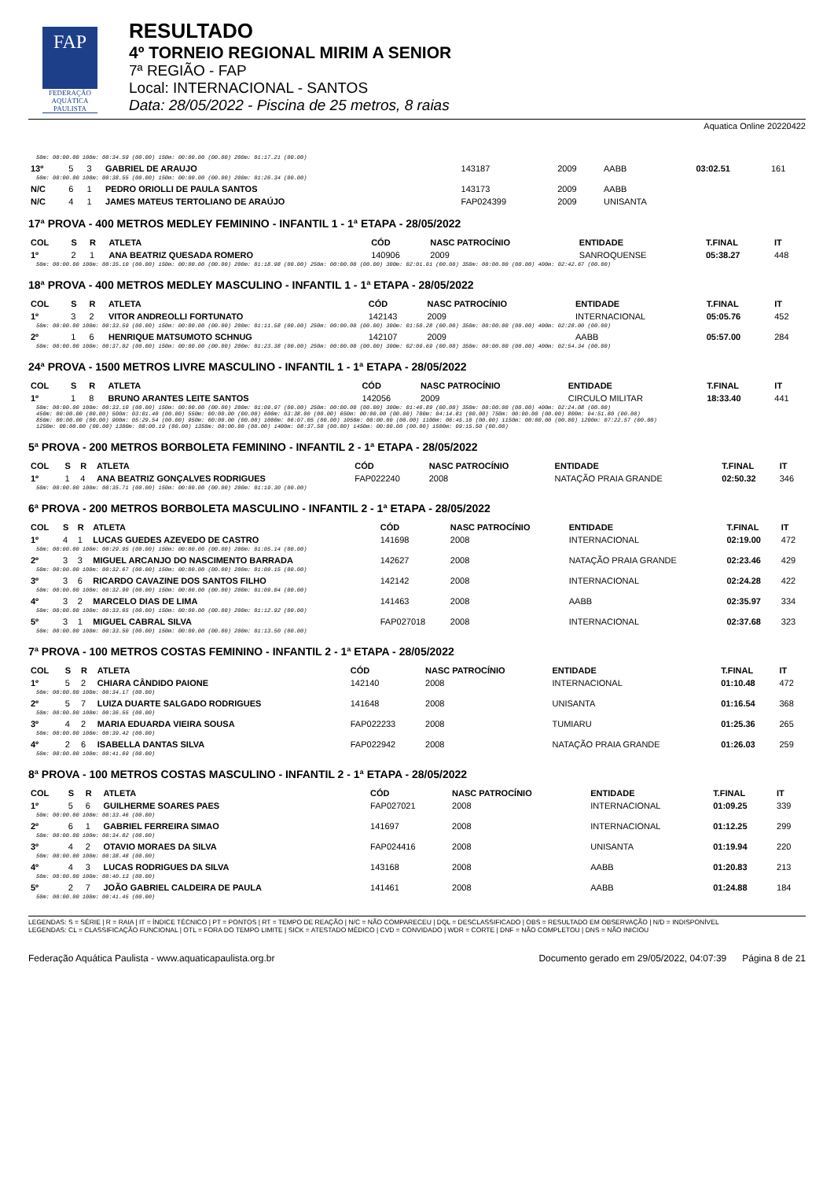FAP
FEDERAÇÃO AQUÁTICA PAULISTA
RESULTADO
4º TORNEIO REGIONAL MIRIM A SENIOR
7ª REGIÃO - FAP
Local: INTERNACIONAL - SANTOS
Data: 28/05/2022 - Piscina de 25 metros, 8 raias
Aquatica Online 20220422
| 50m: 00:00.00 100m: 00:34.59 (00.00) 150m: 00:00.00 (00.00) 200m: 01:17.21 (00.00) | | | | | | | | |
| 13º | 5 | 3 | GABRIEL DE ARAUJO | 143187 | 2009 | AABB | 03:02.51 | 161 |
| 50m: 00:00.00 100m: 00:38.55 (00.00) 150m: 00:00.00 (00.00) 200m: 01:26.34 (00.00) | | | | | | | | |
| N/C | 6 | 1 | PEDRO ORIOLLI DE PAULA SANTOS | 143173 | 2009 | AABB | | |
| N/C | 4 | 1 | JAMES MATEUS TERTOLIANO DE ARAÚJO | FAP024399 | 2009 | UNISANTA | | |
17ª PROVA - 400 METROS MEDLEY FEMININO - INFANTIL 1 - 1ª ETAPA - 28/05/2022
| COL | S | R | ATLETA | CÓD | NASC PATROCÍNIO | ENTIDADE | T.FINAL | IT |
| --- | --- | --- | --- | --- | --- | --- | --- | --- |
| 1º | 2 | 1 | ANA BEATRIZ QUESADA ROMERO | 140906 | 2009 | SANROQUENSE | 05:38.27 | 448 |
| 50m: 00:00.00 100m: 00:35.10 (00.00) 150m: 00:00.00 (00.00) 200m: 01:18.98 (00.00) 250m: 00:00.00 (00.00) 300m: 02:01.61 (00.00) 350m: 00:00.00 (00.00) 400m: 02:42.67 (00.00) | | | | | | | | |
18ª PROVA - 400 METROS MEDLEY MASCULINO - INFANTIL 1 - 1ª ETAPA - 28/05/2022
| COL | S | R | ATLETA | CÓD | NASC PATROCÍNIO | ENTIDADE | T.FINAL | IT |
| --- | --- | --- | --- | --- | --- | --- | --- | --- |
| 1º | 3 | 2 | VITOR ANDREOLLI FORTUNATO | 142143 | 2009 | INTERNACIONAL | 05:05.76 | 452 |
| 50m: 00:00.00 100m: 00:33.59 (00.00) 150m: 00:00.00 (00.00) 200m: 01:11.58 (00.00) 250m: 00:00.00 (00.00) 300m: 01:50.28 (00.00) 350m: 00:00.00 (00.00) 400m: 02:28.00 (00.00) | | | | | | | | |
| 2º | 1 | 6 | HENRIQUE MATSUMOTO SCHNUG | 142107 | 2009 | AABB | 05:57.00 | 284 |
| 50m: 00:00.00 100m: 00:37.02 (00.00) 150m: 00:00.00 (00.00) 200m: 01:23.38 (00.00) 250m: 00:00.00 (00.00) 300m: 02:09.69 (00.00) 350m: 00:00.00 (00.00) 400m: 02:54.34 (00.00) | | | | | | | | |
24ª PROVA - 1500 METROS LIVRE MASCULINO - INFANTIL 1 - 1ª ETAPA - 28/05/2022
| COL | S | R | ATLETA | CÓD | NASC PATROCÍNIO | ENTIDADE | T.FINAL | IT |
| --- | --- | --- | --- | --- | --- | --- | --- | --- |
| 1º | 1 | 8 | BRUNO ARANTES LEITE SANTOS | 142056 | 2009 | CIRCULO MILITAR | 18:33.40 | 441 |
| 50m: 00:00.00 100m: 00:33.10 (00.00) 150m: 00:00.00 (00.00) 200m: 01:09.97 (00.00) 250m: 00:00.00 (00.00) 300m: 01:46.89 (00.00) 350m: 00:00.00 (00.00) 400m: 02:24.08 (00.00) 450m: 00:00.00 (00.00) 500m: 03:01.40 (00.00) 550m: 00:00.00 (00.00) 600m: 03:38.00 (00.00) 650m: 00:00.00 (00.00) 700m: 04:14.81 (00.00) 750m: 00:00.00 (00.00) 800m: 04:51.80 (00.00) 850m: 00:00.00 (00.00) 900m: 05:29.54 (00.00) 950m: 00:00.00 (00.00) 1000m: 06:07.05 (00.00) 1050m: 00:00.00 (00.00) 1100m: 06:45.10 (00.00) 1150m: 00:00.00 (00.00) 1200m: 07:22.57 (00.00) 1250m: 00:00.00 (00.00) 1300m: 08:00.19 (00.00) 1350m: 00:00.00 (00.00) 1400m: 08:37.50 (00.00) 1450m: 00:00.00 (00.00) 1500m: 09:15.50 (00.00) | | | | | | | | |
5ª PROVA - 200 METROS BORBOLETA FEMININO - INFANTIL 2 - 1ª ETAPA - 28/05/2022
| COL | S | R | ATLETA | CÓD | NASC PATROCÍNIO | ENTIDADE | T.FINAL | IT |
| --- | --- | --- | --- | --- | --- | --- | --- | --- |
| 1º | 1 | 4 | ANA BEATRIZ GONÇALVES RODRIGUES | FAP022240 | 2008 | NATAÇÃO PRAIA GRANDE | 02:50.32 | 346 |
| 50m: 00:00.00 100m: 00:35.71 (00.00) 150m: 00:00.00 (00.00) 200m: 01:19.30 (00.00) | | | | | | | | |
6ª PROVA - 200 METROS BORBOLETA MASCULINO - INFANTIL 2 - 1ª ETAPA - 28/05/2022
| COL | S | R | ATLETA | CÓD | NASC PATROCÍNIO | ENTIDADE | T.FINAL | IT |
| --- | --- | --- | --- | --- | --- | --- | --- | --- |
| 1º | 4 | 1 | LUCAS GUEDES AZEVEDO DE CASTRO | 141698 | 2008 | INTERNACIONAL | 02:19.00 | 472 |
| 50m: 00:00.00 100m: 00:29.95 (00.00) 150m: 00:00.00 (00.00) 200m: 01:05.14 (00.00) | | | | | | | | |
| 2º | 3 | 3 | MIGUEL ARCANJO DO NASCIMENTO BARRADA | 142627 | 2008 | NATAÇÃO PRAIA GRANDE | 02:23.46 | 429 |
| 50m: 00:00.00 100m: 00:32.67 (00.00) 150m: 00:00.00 (00.00) 200m: 01:09.15 (00.00) | | | | | | | | |
| 3º | 3 | 6 | RICARDO CAVAZINE DOS SANTOS FILHO | 142142 | 2008 | INTERNACIONAL | 02:24.28 | 422 |
| 50m: 00:00.00 100m: 00:32.90 (00.00) 150m: 00:00.00 (00.00) 200m: 01:09.04 (00.00) | | | | | | | | |
| 4º | 3 | 2 | MARCELO DIAS DE LIMA | 141463 | 2008 | AABB | 02:35.97 | 334 |
| 50m: 00:00.00 100m: 00:33.65 (00.00) 150m: 00:00.00 (00.00) 200m: 01:12.92 (00.00) | | | | | | | | |
| 5º | 3 | 1 | MIGUEL CABRAL SILVA | FAP027018 | 2008 | INTERNACIONAL | 02:37.68 | 323 |
| 50m: 00:00.00 100m: 00:33.50 (00.00) 150m: 00:00.00 (00.00) 200m: 01:13.50 (00.00) | | | | | | | | |
7ª PROVA - 100 METROS COSTAS FEMININO - INFANTIL 2 - 1ª ETAPA - 28/05/2022
| COL | S | R | ATLETA | CÓD | NASC PATROCÍNIO | ENTIDADE | T.FINAL | IT |
| --- | --- | --- | --- | --- | --- | --- | --- | --- |
| 1º | 5 | 2 | CHIARA CÂNDIDO PAIONE | 142140 | 2008 | INTERNACIONAL | 01:10.48 | 472 |
| 50m: 00:00.00 100m: 00:34.17 (00.00) | | | | | | | | |
| 2º | 5 | 7 | LUIZA DUARTE SALGADO RODRIGUES | 141648 | 2008 | UNISANTA | 01:16.54 | 368 |
| 50m: 00:00.00 100m: 00:36.55 (00.00) | | | | | | | | |
| 3º | 4 | 2 | MARIA EDUARDA VIEIRA SOUSA | FAP022233 | 2008 | TUMIARU | 01:25.36 | 265 |
| 50m: 00:00.00 100m: 00:39.42 (00.00) | | | | | | | | |
| 4º | 2 | 6 | ISABELLA DANTAS SILVA | FAP022942 | 2008 | NATAÇÃO PRAIA GRANDE | 01:26.03 | 259 |
| 50m: 00:00.00 100m: 00:41.69 (00.00) | | | | | | | | |
8ª PROVA - 100 METROS COSTAS MASCULINO - INFANTIL 2 - 1ª ETAPA - 28/05/2022
| COL | S | R | ATLETA | CÓD | NASC PATROCÍNIO | ENTIDADE | T.FINAL | IT |
| --- | --- | --- | --- | --- | --- | --- | --- | --- |
| 1º | 5 | 6 | GUILHERME SOARES PAES | FAP027021 | 2008 | INTERNACIONAL | 01:09.25 | 339 |
| 50m: 00:00.00 100m: 00:33.46 (00.00) | | | | | | | | |
| 2º | 6 | 1 | GABRIEL FERREIRA SIMAO | 141697 | 2008 | INTERNACIONAL | 01:12.25 | 299 |
| 50m: 00:00.00 100m: 00:34.82 (00.00) | | | | | | | | |
| 3º | 4 | 2 | OTAVIO MORAES DA SILVA | FAP024416 | 2008 | UNISANTA | 01:19.94 | 220 |
| 50m: 00:00.00 100m: 00:38.48 (00.00) | | | | | | | | |
| 4º | 4 | 3 | LUCAS RODRIGUES DA SILVA | 143168 | 2008 | AABB | 01:20.83 | 213 |
| 50m: 00:00.00 100m: 00:40.13 (00.00) | | | | | | | | |
| 5º | 2 | 7 | JOÃO GABRIEL CALDEIRA DE PAULA | 141461 | 2008 | AABB | 01:24.88 | 184 |
| 50m: 00:00.00 100m: 00:41.45 (00.00) | | | | | | | | |
LEGENDAS: S = SÉRIE | R = RAIA | IT = ÍNDICE TÉCNICO | PT = PONTOS | RT = TEMPO DE REAÇÃO | N/C = NÃO COMPARECEU | DQL = DESCLASSIFICADO | OBS = RESULTADO EM OBSERVAÇÃO | N/D = INDISPONÍVEL
LEGENDAS: CL = CLASSIFICAÇÃO FUNCIONAL | OTL = FORA DO TEMPO LIMITE | SICK = ATESTADO MÉDICO | CVD = CONVIDADO | WDR = CORTE | DNF = NÃO COMPLETOU | DNS = NÃO INICIOU
Federação Aquática Paulista - www.aquaticapaulista.org.br Documento gerado em 29/05/2022, 04:07:39 Página 8 de 21